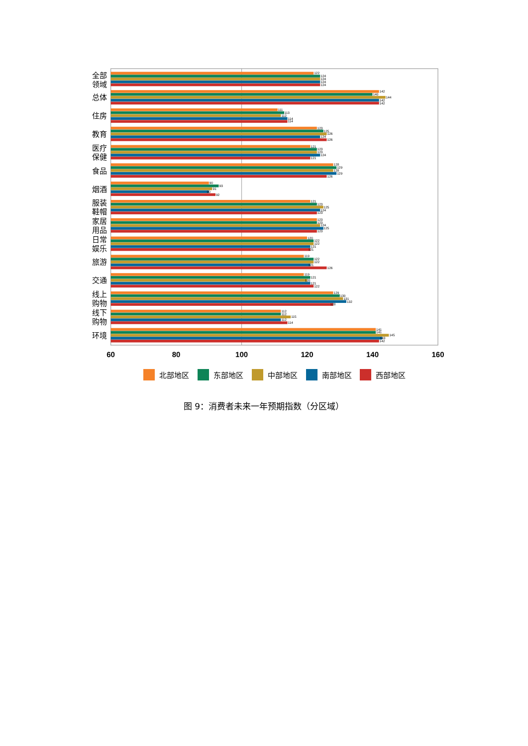全部
领域
122
124
124
124
124
总体
142
140
144
142
142
住房
111
113
112
114
114
教育
123
125
126
124
126
医疗
保健
121
123
123
124
121
食品
128
129
128
129
126
烟酒
90
93
91
90
92
服装
鞋帽
121
123
125
124
123
家居
用品
123
123
124
125
123
日常
娱乐
120
122
122
121
121
旅游
119
122
122
121
126
交通
119
121
120
121
122
线上
购物
129
130
131
132
128
线下
购物
112
112
115
112
114
环境
141
141
145
143
142
60
80
100
120
140
160
北部地区
东部地区
中部地区
南部地区
西部地区
图 9：消费者未来一年预期指数（分区域）